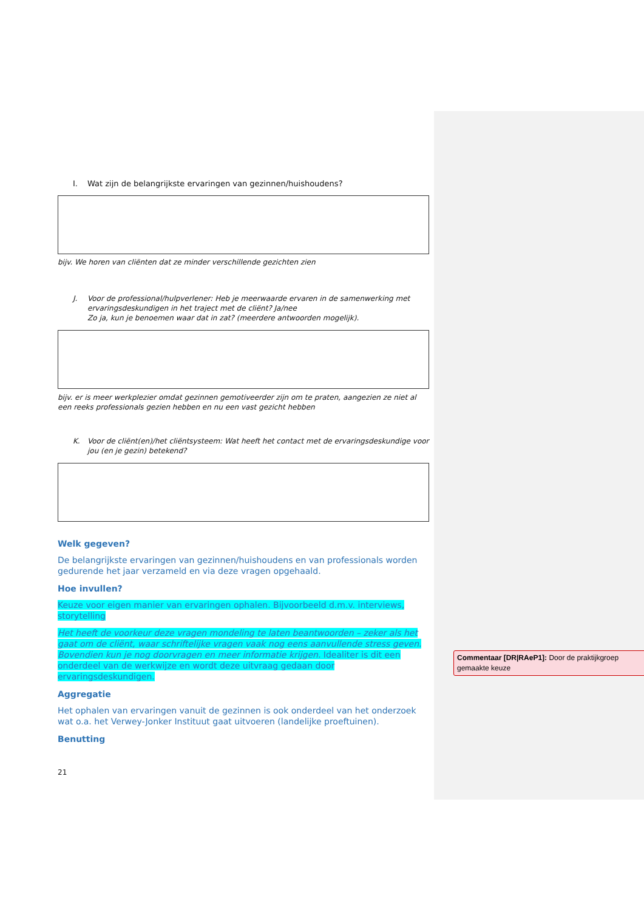I. Wat zijn de belangrijkste ervaringen van gezinnen/huishoudens?
bijv. We horen van cliënten dat ze minder verschillende gezichten zien
J. Voor de professional/hulpverlener: Heb je meerwaarde ervaren in de samenwerking met ervaringsdeskundigen in het traject met de cliënt? Ja/nee
Zo ja, kun je benoemen waar dat in zat? (meerdere antwoorden mogelijk).
bijv. er is meer werkplezier omdat gezinnen gemotiveerder zijn om te praten, aangezien ze niet al een reeks professionals gezien hebben en nu een vast gezicht hebben
K. Voor de cliënt(en)/het cliëntsysteem: Wat heeft het contact met de ervaringsdeskundige voor jou (en je gezin) betekend?
Welk gegeven?
De belangrijkste ervaringen van gezinnen/huishoudens en van professionals worden gedurende het jaar verzameld en via deze vragen opgehaald.
Hoe invullen?
Keuze voor eigen manier van ervaringen ophalen. Bijvoorbeeld d.m.v. interviews, storytelling
Het heeft de voorkeur deze vragen mondeling te laten beantwoorden – zeker als het gaat om de cliënt, waar schriftelijke vragen vaak nog eens aanvullende stress geven. Bovendien kun je nog doorvragen en meer informatie krijgen. Idealiter is dit een onderdeel van de werkwijze en wordt deze uitvraag gedaan door ervaringsdeskundigen.
Aggregatie
Het ophalen van ervaringen vanuit de gezinnen is ook onderdeel van het onderzoek wat o.a. het Verwey-Jonker Instituut gaat uitvoeren (landelijke proeftuinen).
Benutting
21
Commentaar [DR|RAeP1]: Door de praktijkgroep gemaakte keuze